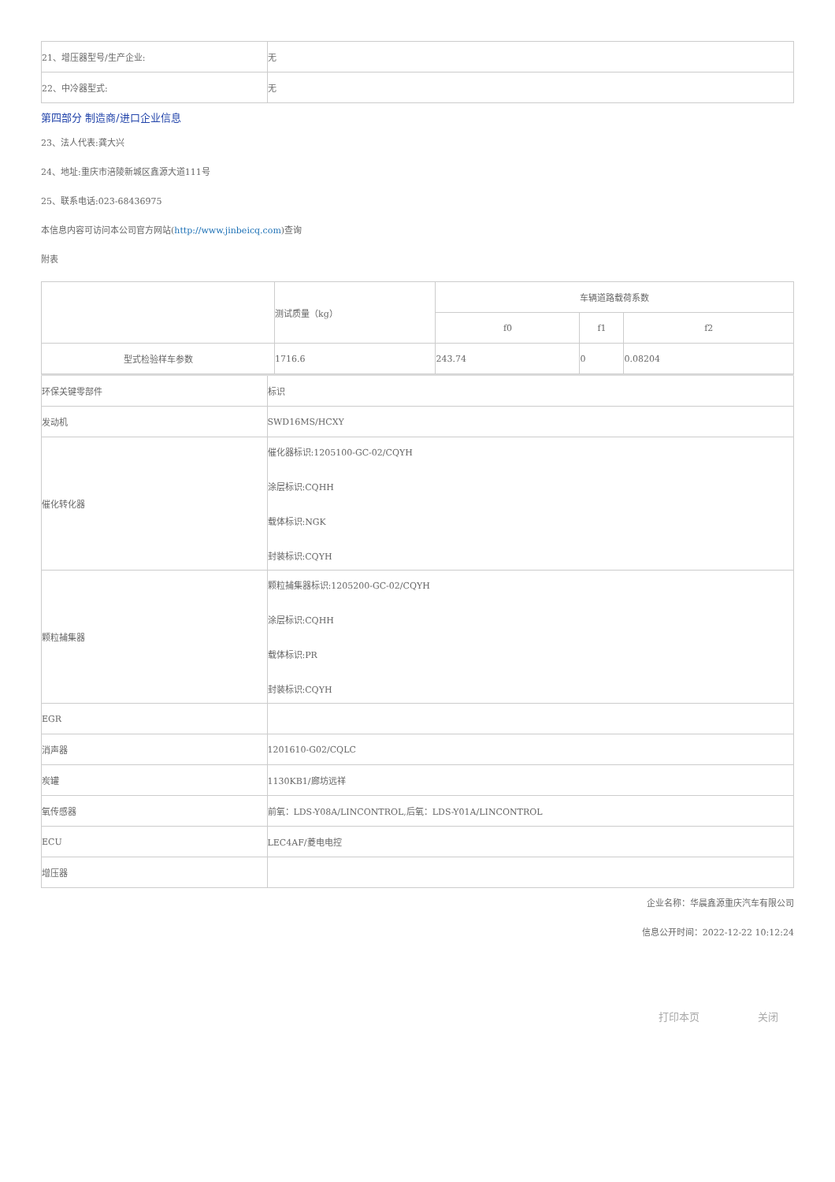| 21、增压器型号/生产企业: | 无 |
| 22、中冷器型式: | 无 |
第四部分 制造商/进口企业信息
23、法人代表:龚大兴
24、地址:重庆市涪陵新城区鑫源大道111号
25、联系电话:023-68436975
本信息内容可访问本公司官方网站(http://www.jinbeicq.com)查询
附表
| | 测试质量（kg） | 车辆道路载荷系数 | | |
| | | f0 | f1 | f2 |
| 型式检验样车参数 | 1716.6 | 243.74 | 0 | 0.08204 |
| 环保关键零部件 | 标识 |
| 发动机 | SWD16MS/HCXY |
| 催化转化器 | 催化器标识:1205100-GC-02/CQYH 涂层标识:CQHH 载体标识:NGK 封装标识:CQYH |
| 颗粒捕集器 | 颗粒捕集器标识:1205200-GC-02/CQYH 涂层标识:CQHH 载体标识:PR 封装标识:CQYH |
| EGR | |
| 消声器 | 1201610-G02/CQLC |
| 炭罐 | 1130KB1/廊坊远祥 |
| 氧传感器 | 前氧：LDS-Y08A/LINCONTROL,后氧：LDS-Y01A/LINCONTROL |
| ECU | LEC4AF/菱电电控 |
| 增压器 | |
企业名称：华晨鑫源重庆汽车有限公司
信息公开时间：2022-12-22 10:12:24
打印本页 关闭